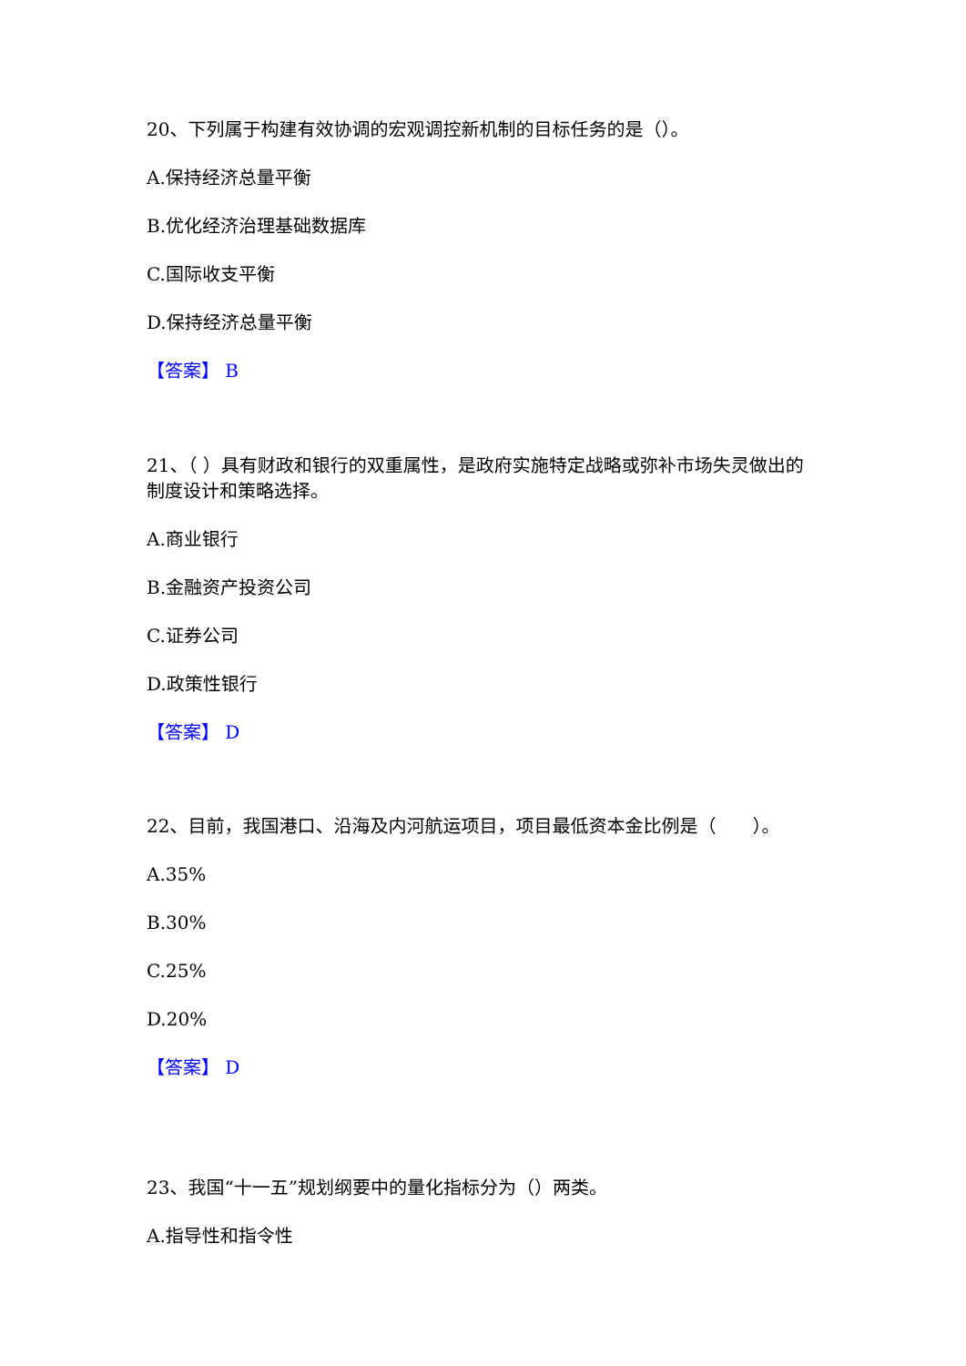20、下列属于构建有效协调的宏观调控新机制的目标任务的是（）。
A.保持经济总量平衡
B.优化经济治理基础数据库
C.国际收支平衡
D.保持经济总量平衡
【答案】 B
21、（ ）具有财政和银行的双重属性，是政府实施特定战略或弥补市场失灵做出的制度设计和策略选择。
A.商业银行
B.金融资产投资公司
C.证券公司
D.政策性银行
【答案】 D
22、目前，我国港口、沿海及内河航运项目，项目最低资本金比例是（　　）。
A.35%
B.30%
C.25%
D.20%
【答案】 D
23、我国“十一五”规划纲要中的量化指标分为（）两类。
A.指导性和指令性